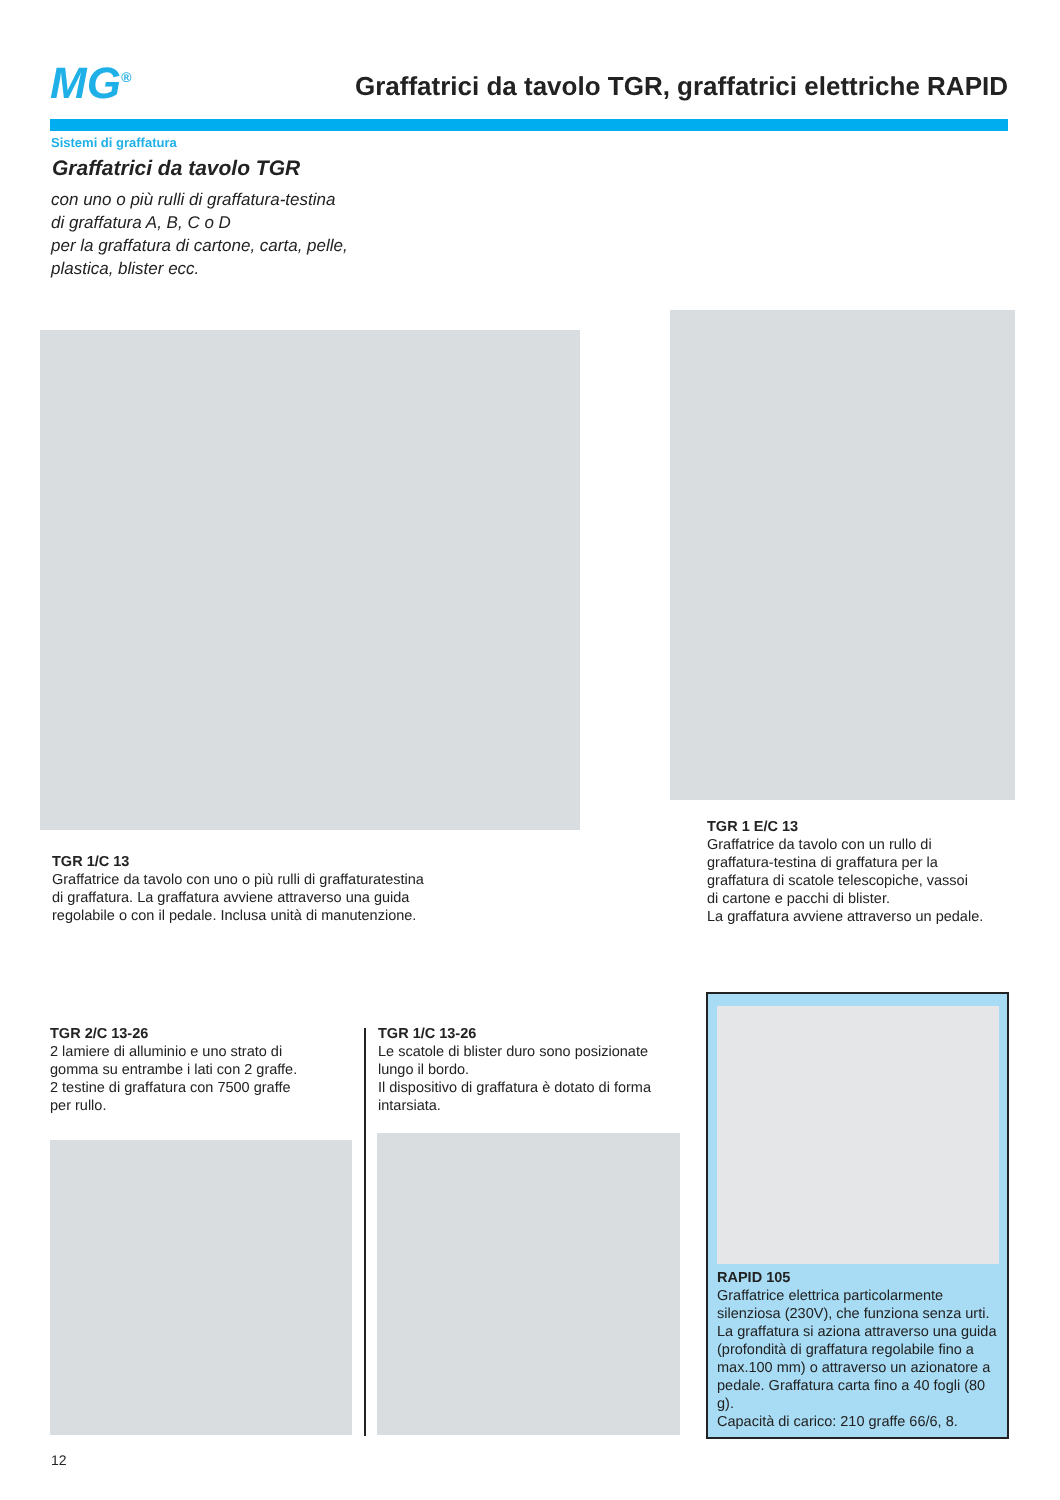MG<sup>®</sup>
Graffatrici da tavolo TGR, graffatrici elettriche RAPID
Sistemi di graffatura
Graffatrici da tavolo TGR
con uno o più rulli di graffatura-testina
di graffatura A, B, C o D
per la graffatura di cartone, carta, pelle,
plastica, blister ecc.
TGR 1/C 13
Graffatrice da tavolo con uno o più rulli di graffaturatestina
di graffatura. La graffatura avviene attraverso una guida
regolabile o con il pedale. Inclusa unità di manutenzione.
TGR 1 E/C 13
Graffatrice da tavolo con un rullo di
graffatura-testina di graffatura per la
graffatura di scatole telescopiche, vassoi
di cartone e pacchi di blister.
La graffatura avviene attraverso un pedale.
TGR 2/C 13-26
2 lamiere di alluminio e uno strato di
gomma su entrambe i lati con 2 graffe.
2 testine di graffatura con 7500 graffe
per rullo.
TGR 1/C 13-26
Le scatole di blister duro sono posizionate
lungo il bordo.
Il dispositivo di graffatura è dotato di forma
intarsiata.
RAPID 105
Graffatrice elettrica particolarmente silenziosa (230V), che funziona senza urti. La graffatura si aziona attraverso una guida (profondità di graffatura regolabile fino a max.100 mm) o attraverso un azionatore a pedale. Graffatura carta fino a 40 fogli (80 g).
Capacità di carico: 210 graffe 66/6, 8.
12